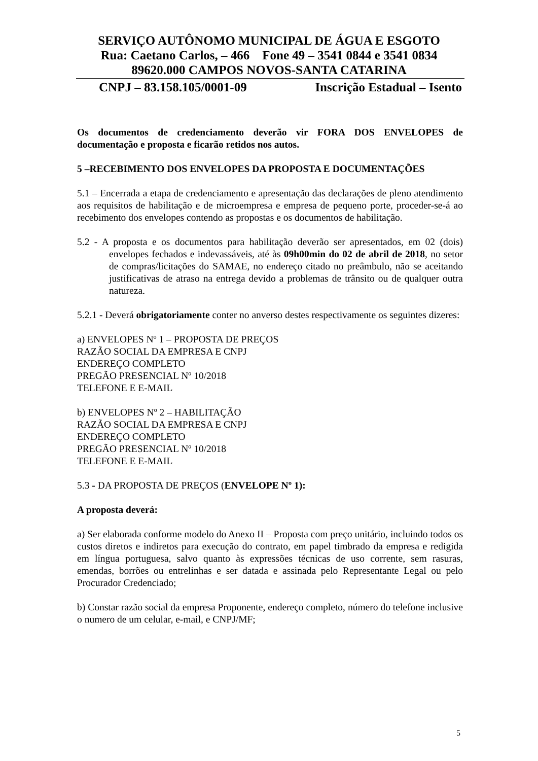SERVIÇO AUTÔNOMO MUNICIPAL DE ÁGUA E ESGOTO
Rua: Caetano Carlos, – 466 Fone 49 – 3541 0844 e 3541 0834
89620.000 CAMPOS NOVOS-SANTA CATARINA
CNPJ – 83.158.105/0001-09 Inscrição Estadual – Isento
Os documentos de credenciamento deverão vir FORA DOS ENVELOPES de documentação e proposta e ficarão retidos nos autos.
5 –RECEBIMENTO DOS ENVELOPES DA PROPOSTA E DOCUMENTAÇÕES
5.1 – Encerrada a etapa de credenciamento e apresentação das declarações de pleno atendimento aos requisitos de habilitação e de microempresa e empresa de pequeno porte, proceder-se-á ao recebimento dos envelopes contendo as propostas e os documentos de habilitação.
5.2 - A proposta e os documentos para habilitação deverão ser apresentados, em 02 (dois) envelopes fechados e indevassáveis, até às 09h00min do 02 de abril de 2018, no setor de compras/licitações do SAMAE, no endereço citado no preâmbulo, não se aceitando justificativas de atraso na entrega devido a problemas de trânsito ou de qualquer outra natureza.
5.2.1 - Deverá obrigatoriamente conter no anverso destes respectivamente os seguintes dizeres:
a) ENVELOPES Nº 1 – PROPOSTA DE PREÇOS
RAZÃO SOCIAL DA EMPRESA E CNPJ
ENDEREÇO COMPLETO
PREGÃO PRESENCIAL Nº 10/2018
TELEFONE E E-MAIL
b) ENVELOPES Nº 2 – HABILITAÇÃO
RAZÃO SOCIAL DA EMPRESA E CNPJ
ENDEREÇO COMPLETO
PREGÃO PRESENCIAL Nº 10/2018
TELEFONE E E-MAIL
5.3 - DA PROPOSTA DE PREÇOS (ENVELOPE Nº 1):
A proposta deverá:
a) Ser elaborada conforme modelo do Anexo II – Proposta com preço unitário, incluindo todos os custos diretos e indiretos para execução do contrato, em papel timbrado da empresa e redigida em língua portuguesa, salvo quanto às expressões técnicas de uso corrente, sem rasuras, emendas, borrões ou entrelinhas e ser datada e assinada pelo Representante Legal ou pelo Procurador Credenciado;
b) Constar razão social da empresa Proponente, endereço completo, número do telefone inclusive o numero de um celular, e-mail, e CNPJ/MF;
5